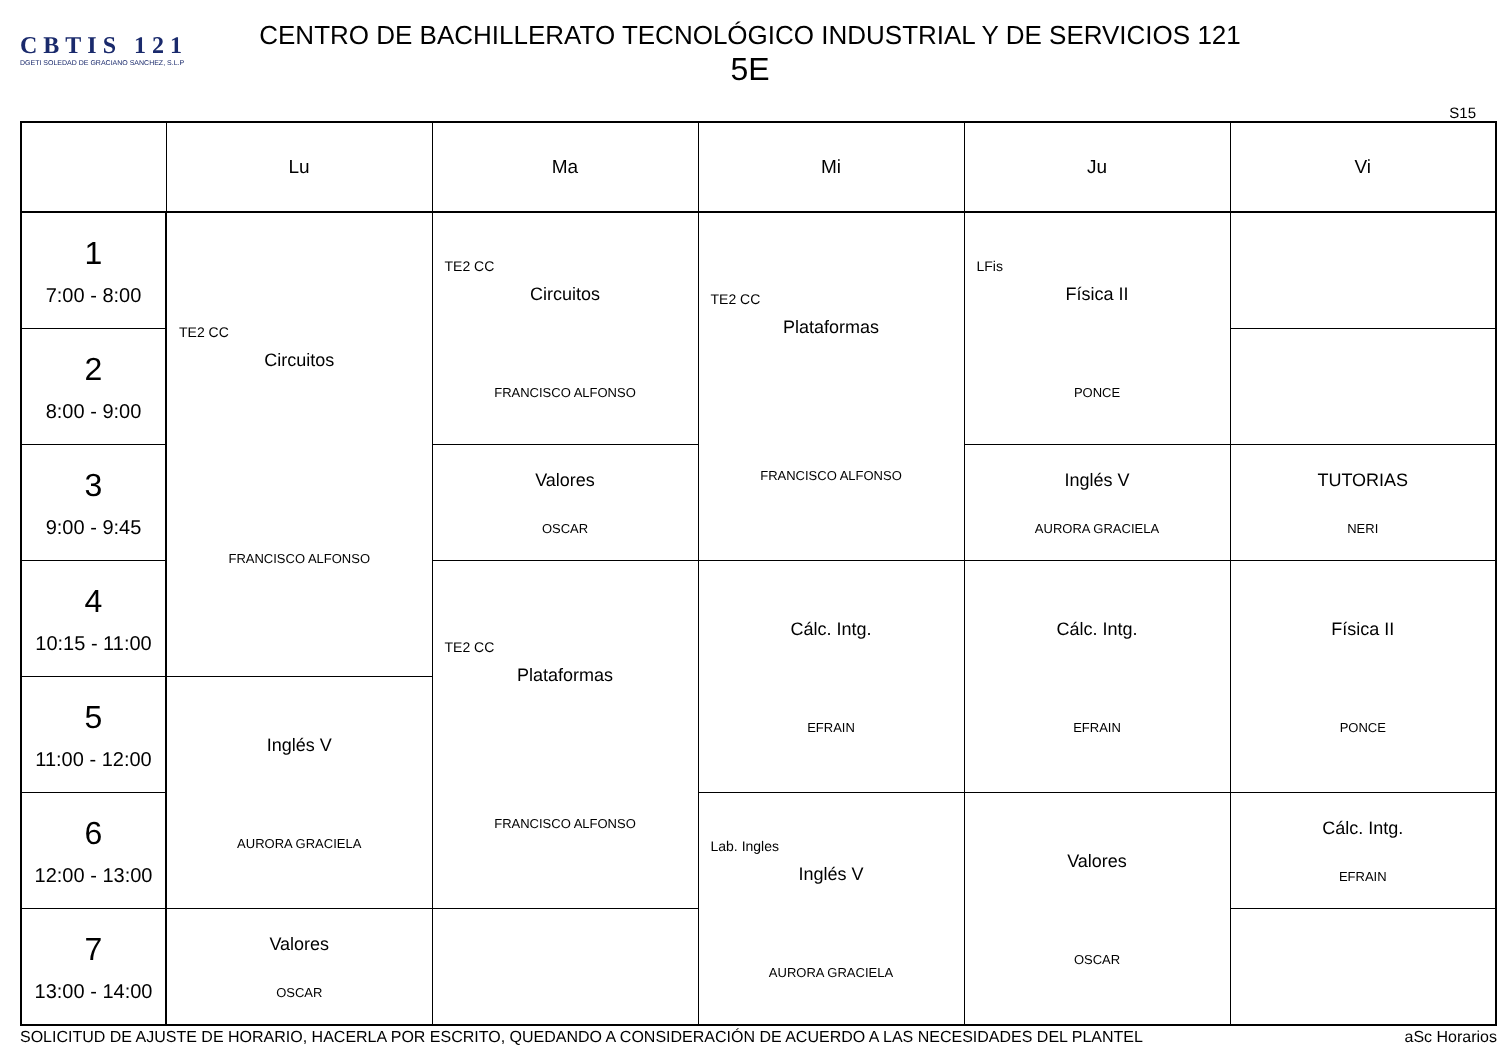CBTIS 121
DGETI SOLEDAD DE GRACIANO SANCHEZ, S.L.P
CENTRO DE BACHILLERATO TECNOLÓGICO INDUSTRIAL Y DE SERVICIOS 121
5E
S15
| | Lu | Ma | Mi | Ju | Vi |
| --- | --- | --- | --- | --- | --- |
| 1 7:00 - 8:00 | TE2 CC Circuitos FRANCISCO ALFONSO | TE2 CC Circuitos FRANCISCO ALFONSO | TE2 CC Plataformas FRANCISCO ALFONSO | LFis Física II PONCE | |
| 2 8:00 - 9:00 | | | | | |
| 3 9:00 - 9:45 | | Valores OSCAR | | Inglés V AURORA GRACIELA | TUTORIAS NERI |
| 4 10:15 - 11:00 | | TE2 CC Plataformas FRANCISCO ALFONSO | Cálc. Intg. EFRAIN | Cálc. Intg. EFRAIN | Física II PONCE |
| 5 11:00 - 12:00 | Inglés V AURORA GRACIELA | | | | |
| 6 12:00 - 13:00 | | | Lab. Ingles Inglés V AURORA GRACIELA | Valores OSCAR | Cálc. Intg. EFRAIN |
| 7 13:00 - 14:00 | Valores OSCAR | | | | |
SOLICITUD DE AJUSTE DE HORARIO, HACERLA POR ESCRITO, QUEDANDO A CONSIDERACIÓN DE ACUERDO A LAS NECESIDADES DEL PLANTEL aSc Horarios